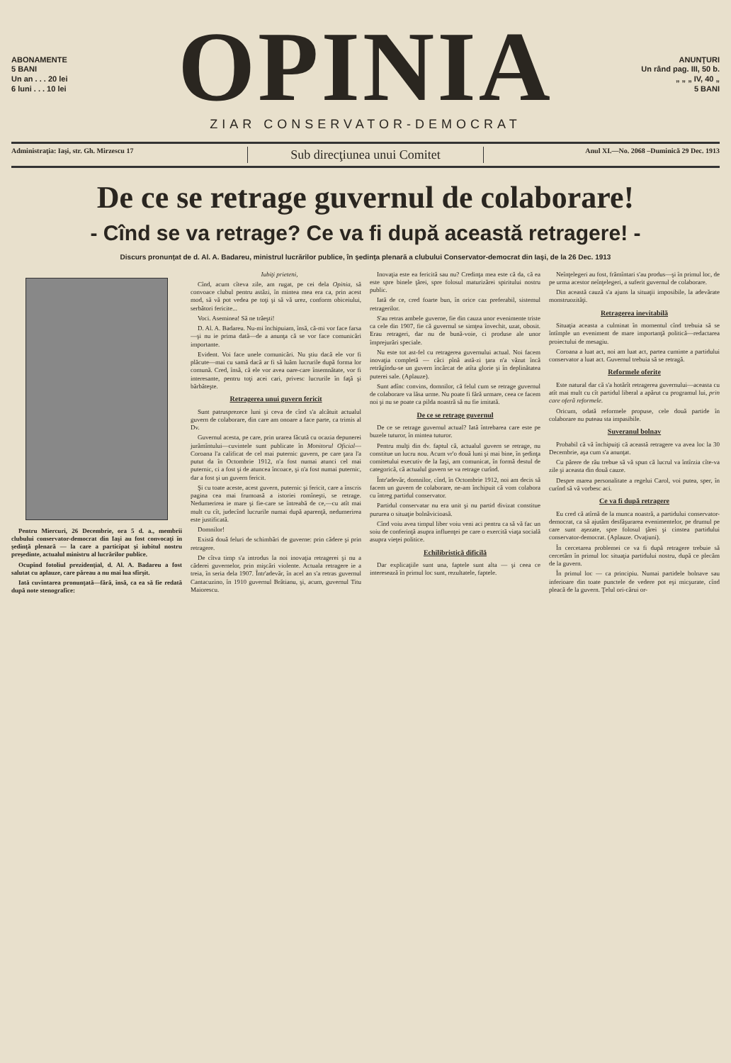ABONAMENTE
5 BANI
Un an . . . 20 lei
6 luni . . . 10 lei
OPINIA
ZIAR CONSERVATOR-DEMOCRAT
ANUNŢURI
Un rând pag. III, 50 b.
„ „ „ IV, 40 „
5 BANI
Administraţia: Iaşi, str. Gh. Mirzescu 17
Sub direcţiunea unui Comitet
Anul XI.—No. 2068 –Duminică 29 Dec. 1913
De ce se retrage guvernul de colaborare!
- Cînd se va retrage? Ce va fi după această retragere! -
Discurs pronunţat de d. Al. A. Badareu, ministrul lucrărilor publice, în şedinţa plenară a clubului Conservator-democrat din Iaşi, de la 26 Dec. 1913
Pentru Miercuri, 26 Decembrie, ora 5 d. a., membrii clubului conservator-democrat din Iaşi au fost convocaţi în şedinţă plenară — la care a participat şi iubitul nostru preşedinte, actualul ministru al lucrărilor publice.
Ocupînd fotoliul prezidenţial, d. Al. A. Badareu a fost salutat cu aplauze, care păreau a nu mai lua sfîrşit.
Iată cuvîntarea pronunţată—fără, însă, ca ea să fie redată după note stenografice:
Iubiţi prieteni,
Cînd, acum cîteva zile, am rugat, pe cei dela Opinia, să convoace clubul pentru astăzi, în mintea mea era ca, prin acest mod, să vă pot vedea pe toţi şi să vă urez, conform obiceiului, serbători fericite...
Voci. Aseminea! Să ne trăeşti!
D. Al. A. Badareu. Nu-mi închipuiam, însă, că-mi vor face farsa—şi nu ie prima dată—de a anunţa că se vor face comunicări importante.
Evident. Voi face unele comunicări. Nu ştiu dacă ele vor fi plăcute—mai cu samă dacă ar fi să luăm lucrurile după forma lor comună. Cred, însă, că ele vor avea oare-care însemnătate, vor fi interesante, pentru toţi acei cari, privesc lucrurile în faţă şi bărbăteşte.
Retragerea unui guvern fericit
Sunt patrusprezece luni şi ceva de cînd s'a alcătuit actualul guvern de colaborare, din care am onoare a face parte, ca trimis al Dv.
Guvernul acesta, pe care, prin urarea făcută cu ocazia depunerei jurămîntului—cuvintele sunt publicate în Monitorul Oficial—Coroana l'a calificat de cel mai puternic guvern, pe care ţara l'a putut da în Octombrie 1912, n'a fost numai atunci cel mai puternic, ci a fost şi de atuncea încoace, şi n'a fost numai puternic, dar a fost şi un guvern fericit.
Şi cu toate aceste, acest guvern, puternic şi fericit, care a înscris pagina cea mai frumoasă a istoriei romîneşti, se retrage. Nedumerirea ie mare şi fie-care se întreabă de ce,—cu atît mai mult cu cît, judecînd lucrurile numai după aparenţă, nedumerirea este justificată.
Domnilor!
Există două feluri de schimbări de guverne: prin cădere şi prin retragere.
De cîtva timp s'a introdus la noi inovaţia retragerei şi nu a căderei guvernelor, prin mişcări violente. Actuala retragere ie a treia, în seria dela 1907. Într'adevăr, în acel an s'a retras guvernul Cantacuzino, în 1910 guvernul Brătianu, şi, acum, guvernul Titu Maiorescu.
Inovaţia este ea fericită sau nu? Credinţa mea este că da, că ea este spre binele ţărei, spre folosul maturizărei spiritului nostru public.
Iată de ce, cred foarte bun, în orice caz preferabil, sistemul retragerilor.
S'au retras ambele guverne, fie din cauza unor evenimente triste ca cele din 1907, fie că guvernul se simţea învechit, uzat, obosit. Erau retrageri, dar nu de bună-voie, ci produse ale unor împrejurări speciale.
Nu este tot ast-fel cu retragerea guvernului actual. Noi facem inovaţia completă — căci pînă astă-zi ţara n'a văzut încă retrăgîndu-se un guvern încărcat de atîta glorie şi în deplinătatea puterei sale. (Aplauze).
Sunt adînc convins, domnilor, că felul cum se retrage guvernul de colaborare va lăsa urme. Nu poate fi fără urmare, ceea ce facem noi şi nu se poate ca pilda noastră să nu fie imitată.
De ce se retrage guvernul
De ce se retrage guvernul actual? Iată întrebarea care este pe buzele tuturor, în mintea tuturor.
Pentru mulţi din dv. faptul că, actualul guvern se retrage, nu constitue un lucru nou. Acum vr'o două luni şi mai bine, în şedinţa comitetului executiv de la Iaşi, am comunicat, în formă destul de categorică, că actualul guvern se va retrage curînd.
Într'adevăr, domnilor, cînd, în Octombrie 1912, noi am decis să facem un guvern de colaborare, ne-am închipuit că vom colabora cu întreg partidul conservator.
Partidul conservatar nu era unit şi nu partid divizat constitue pururea o situaţie bolnăvicioasă.
Cînd voiu avea timpul liber voiu veni aci pentru ca să vă fac un soiu de conferinţă asupra influenţei pe care o exercită viaţa socială asupra vieţei politice.
Echilibristică dificilă
Dar explicaţiile sunt una, faptele sunt alta — şi ceea ce interesează în primul loc sunt, rezultatele, faptele.
Neînţelegeri au fost, frămîntari s'au produs—şi în primul loc, de pe urma acestor neînţelegeri, a suferit guvernul de colaborare.
Din această cauză s'a ajuns la situaţii imposibile, la adevărate monstruozităţi.
Retragerea inevitabilă
Situaţia aceasta a culminat în momentul cînd trebuia să se întîmple un eveniment de mare importanţă politică—redactarea proiectului de mesagiu.
Coroana a luat act, noi am luat act, partea cuminte a partidului conservator a luat act. Guvernul trebuia să se retragă.
Reformele oferite
Este natural dar că s'a hotărît retragerea guvernului—aceasta cu atît mai mult cu cît partidul liberal a apărut cu programul lui, prin care oferă reformele.
Oricum, odată reformele propuse, cele două partide în colaborare nu puteau sta impasibile.
Suveranul bolnav
Probabil că vă închipuiţi că această retragere va avea loc la 30 Decembrie, aşa cum s'a anunţat.
Cu părere de rău trebue să vă spun că lucrul va întîrzia cîte-va zile şi aceasta din două cauze.
Despre marea personalitate a regelui Carol, voi putea, sper, în curînd să vă vorbesc aci.
Ce va fi după retragere
Eu cred că atîrnă de la munca noastră, a partidului conservator-democrat, ca să ajutăm desfăşurarea evenimentelor, pe drumul pe care sunt aşezate, spre folosul ţărei şi cinstea partidului conservator-democrat. (Aplauze. Ovaţiuni).
În cercetarea problemei ce va fi după retragere trebuie să cercetăm în primul loc situaţia partidului nostru, după ce plecăm de la guvern.
În primul loc — ca principiu. Numai partidele bolnave sau inferioare din toate punctele de vedere pot eşi micşurate, cînd pleacă de la guvern. Ţelul ori-cărui or-